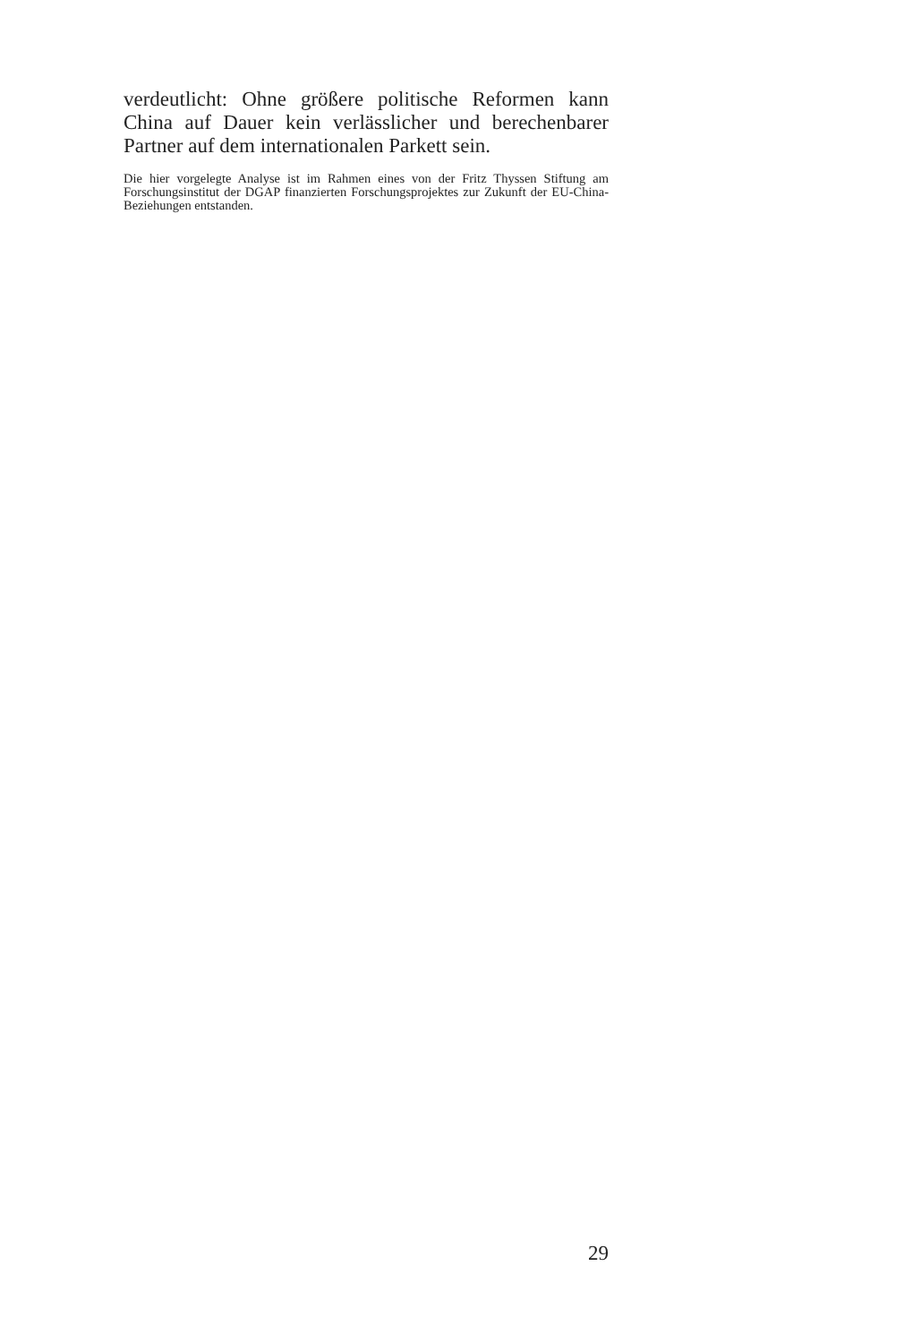verdeutlicht: Ohne größere politische Reformen kann China auf Dauer kein verlässlicher und berechenbarer Partner auf dem internationalen Parkett sein.
Die hier vorgelegte Analyse ist im Rahmen eines von der Fritz Thyssen Stiftung am Forschungsinstitut der DGAP finanzierten Forschungsprojektes zur Zukunft der EU-China-Beziehungen entstanden.
29